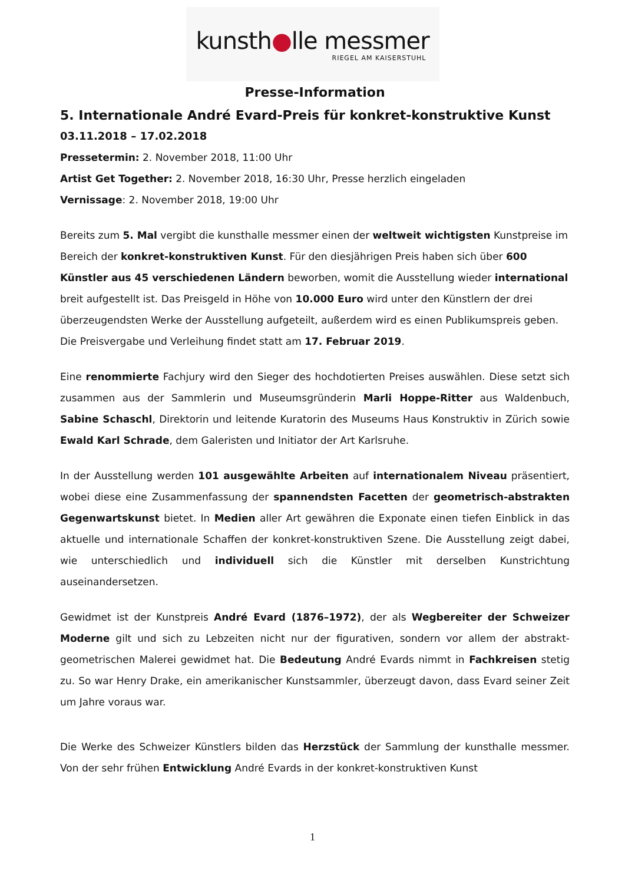kunsth●lle messmer
RIEGEL AM KAISERSTUHL
Presse-Information
5. Internationale André Evard-Preis für konkret-konstruktive Kunst
03.11.2018 – 17.02.2018
Pressetermin: 2. November 2018, 11:00 Uhr
Artist Get Together: 2. November 2018, 16:30 Uhr, Presse herzlich eingeladen
Vernissage: 2. November 2018, 19:00 Uhr
Bereits zum 5. Mal vergibt die kunsthalle messmer einen der weltweit wichtigsten Kunstpreise im Bereich der konkret-konstruktiven Kunst. Für den diesjährigen Preis haben sich über 600 Künstler aus 45 verschiedenen Ländern beworben, womit die Ausstellung wieder international breit aufgestellt ist. Das Preisgeld in Höhe von 10.000 Euro wird unter den Künstlern der drei überzeugendsten Werke der Ausstellung aufgeteilt, außerdem wird es einen Publikumspreis geben. Die Preisvergabe und Verleihung findet statt am 17. Februar 2019.
Eine renommierte Fachjury wird den Sieger des hochdotierten Preises auswählen. Diese setzt sich zusammen aus der Sammlerin und Museumsgründerin Marli Hoppe-Ritter aus Waldenbuch, Sabine Schaschl, Direktorin und leitende Kuratorin des Museums Haus Konstruktiv in Zürich sowie Ewald Karl Schrade, dem Galeristen und Initiator der Art Karlsruhe.
In der Ausstellung werden 101 ausgewählte Arbeiten auf internationalem Niveau präsentiert, wobei diese eine Zusammenfassung der spannendsten Facetten der geometrisch-abstrakten Gegenwartskunst bietet. In Medien aller Art gewähren die Exponate einen tiefen Einblick in das aktuelle und internationale Schaffen der konkret-konstruktiven Szene. Die Ausstellung zeigt dabei, wie unterschiedlich und individuell sich die Künstler mit derselben Kunstrichtung auseinandersetzen.
Gewidmet ist der Kunstpreis André Evard (1876–1972), der als Wegbereiter der Schweizer Moderne gilt und sich zu Lebzeiten nicht nur der figurativen, sondern vor allem der abstrakt-geometrischen Malerei gewidmet hat. Die Bedeutung André Evards nimmt in Fachkreisen stetig zu. So war Henry Drake, ein amerikanischer Kunstsammler, überzeugt davon, dass Evard seiner Zeit um Jahre voraus war.
Die Werke des Schweizer Künstlers bilden das Herzstück der Sammlung der kunsthalle messmer. Von der sehr frühen Entwicklung André Evards in der konkret-konstruktiven Kunst
1